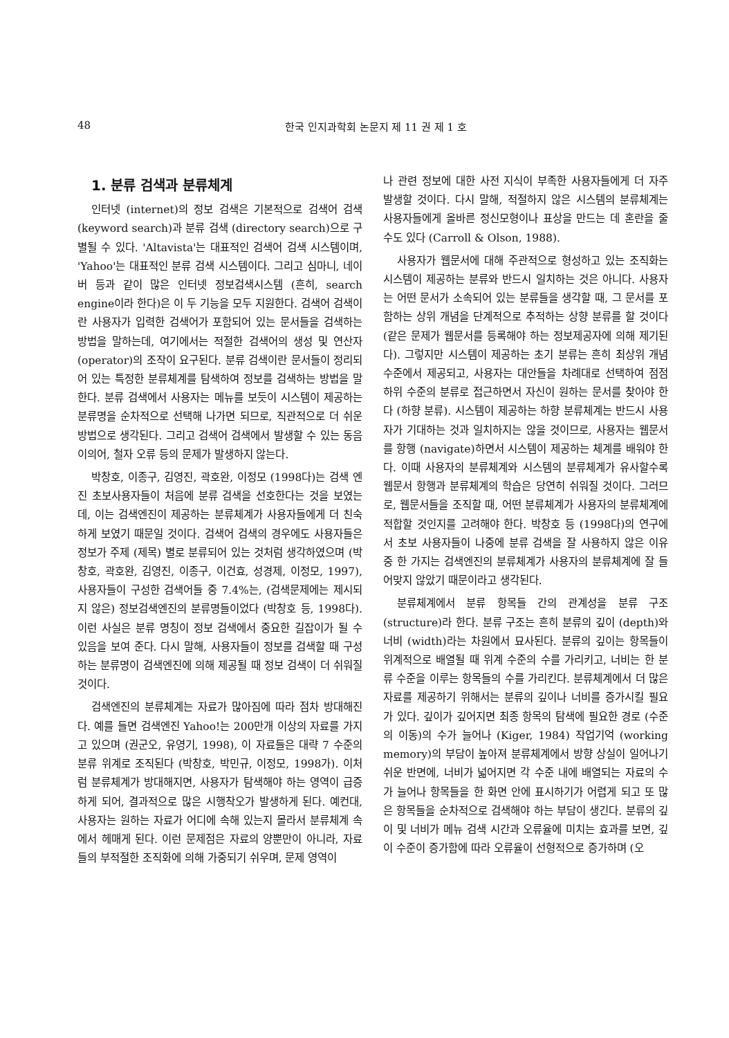48 한국 인지과학회 논문지 제 11 권 제 1 호
1. 분류 검색과 분류체계
인터넷 (internet)의 정보 검색은 기본적으로 검색어 검색 (keyword search)과 분류 검색 (directory search)으로 구별될 수 있다. 'Altavista'는 대표적인 검색어 검색 시스템이며, 'Yahoo'는 대표적인 분류 검색 시스템이다. 그리고 심마니, 네이버 등과 같이 많은 인터넷 정보검색시스템 (흔히, search engine이라 한다)은 이 두 기능을 모두 지원한다. 검색어 검색이란 사용자가 입력한 검색어가 포함되어 있는 문서들을 검색하는 방법을 말하는데, 여기에서는 적절한 검색어의 생성 및 연산자 (operator)의 조작이 요구된다. 분류 검색이란 문서들이 정리되어 있는 특정한 분류체계를 탐색하여 정보를 검색하는 방법을 말한다. 분류 검색에서 사용자는 메뉴를 보듯이 시스템이 제공하는 분류명을 순차적으로 선택해 나가면 되므로, 직관적으로 더 쉬운 방법으로 생각된다. 그리고 검색어 검색에서 발생할 수 있는 동음이의어, 철자 오류 등의 문제가 발생하지 않는다.
박창호, 이종구, 김영진, 곽호완, 이정모 (1998다)는 검색 엔진 초보사용자들이 처음에 분류 검색을 선호한다는 것을 보였는데, 이는 검색엔진이 제공하는 분류체계가 사용자들에게 더 친숙하게 보였기 때문일 것이다. 검색어 검색의 경우에도 사용자들은 정보가 주제 (제목) 별로 분류되어 있는 것처럼 생각하였으며 (박창호, 곽호완, 김영진, 이종구, 이건효, 성경제, 이정모, 1997), 사용자들이 구성한 검색어들 중 7.4%는, (검색문제에는 제시되지 않은) 정보검색엔진의 분류명들이었다 (박창호 등, 1998다). 이런 사실은 분류 명칭이 정보 검색에서 중요한 길잡이가 될 수 있음을 보여 준다. 다시 말해, 사용자들이 정보를 검색할 때 구성하는 분류명이 검색엔진에 의해 제공될 때 정보 검색이 더 쉬워질 것이다.
검색엔진의 분류체계는 자료가 많아짐에 따라 점차 방대해진다. 예를 들면 검색엔진 Yahoo!는 200만개 이상의 자료를 가지고 있으며 (권군오, 유영기, 1998), 이 자료들은 대략 7 수준의 분류 위계로 조직된다 (박창호, 박민규, 이정모, 1998가). 이처럼 분류체계가 방대해지면, 사용자가 탐색해야 하는 영역이 급증하게 되어, 결과적으로 많은 시행착오가 발생하게 된다. 예컨대, 사용자는 원하는 자료가 어디에 속해 있는지 몰라서 분류체계 속에서 헤매게 된다. 이런 문제점은 자료의 양뿐만이 아니라, 자료들의 부적절한 조직화에 의해 가중되기 쉬우며, 문제 영역이
나 관련 정보에 대한 사전 지식이 부족한 사용자들에게 더 자주 발생할 것이다. 다시 말해, 적절하지 않은 시스템의 분류체계는 사용자들에게 올바른 정신모형이나 표상을 만드는 데 혼란을 줄 수도 있다 (Carroll & Olson, 1988).
사용자가 웹문서에 대해 주관적으로 형성하고 있는 조직화는 시스템이 제공하는 분류와 반드시 일치하는 것은 아니다. 사용자는 어떤 문서가 소속되어 있는 분류들을 생각할 때, 그 문서를 포함하는 상위 개념을 단계적으로 추적하는 상향 분류를 할 것이다 (같은 문제가 웹문서를 등록해야 하는 정보제공자에 의해 제기된다). 그렇지만 시스템이 제공하는 초기 분류는 흔히 최상위 개념 수준에서 제공되고, 사용자는 대안들을 차례대로 선택하여 점점 하위 수준의 분류로 접근하면서 자신이 원하는 문서를 찾아야 한다 (하향 분류). 시스템이 제공하는 하향 분류체계는 반드시 사용자가 기대하는 것과 일치하지는 않을 것이므로, 사용자는 웹문서를 항행 (navigate)하면서 시스템이 제공하는 체계를 배워야 한다. 이때 사용자의 분류체계와 시스템의 분류체계가 유사할수록 웹문서 항행과 분류체계의 학습은 당연히 쉬워질 것이다. 그러므로, 웹문서들을 조직할 때, 어떤 분류체계가 사용자의 분류체계에 적합할 것인지를 고려해야 한다. 박창호 등 (1998다)의 연구에서 초보 사용자들이 나중에 분류 검색을 잘 사용하지 않은 이유 중 한 가지는 검색엔진의 분류체계가 사용자의 분류체계에 잘 들어맞지 않았기 때문이라고 생각된다.
분류체계에서 분류 항목들 간의 관계성을 분류 구조 (structure)라 한다. 분류 구조는 흔히 분류의 깊이 (depth)와 너비 (width)라는 차원에서 묘사된다. 분류의 깊이는 항목들이 위계적으로 배열될 때 위계 수준의 수를 가리키고, 너비는 한 분류 수준을 이루는 항목들의 수를 가리킨다. 분류체계에서 더 많은 자료를 제공하기 위해서는 분류의 깊이나 너비를 증가시킬 필요가 있다. 깊이가 깊어지면 최종 항목의 탐색에 필요한 경로 (수준의 이동)의 수가 늘어나 (Kiger, 1984) 작업기억 (working memory)의 부담이 높아져 분류체계에서 방향 상실이 일어나기 쉬운 반면에, 너비가 넓어지면 각 수준 내에 배열되는 자료의 수가 늘어나 항목들을 한 화면 안에 표시하기가 어렵게 되고 또 많은 항목들을 순차적으로 검색해야 하는 부담이 생긴다. 분류의 깊이 및 너비가 메뉴 검색 시간과 오류율에 미치는 효과를 보면, 깊이 수준이 증가함에 따라 오류율이 선형적으로 증가하며 (오